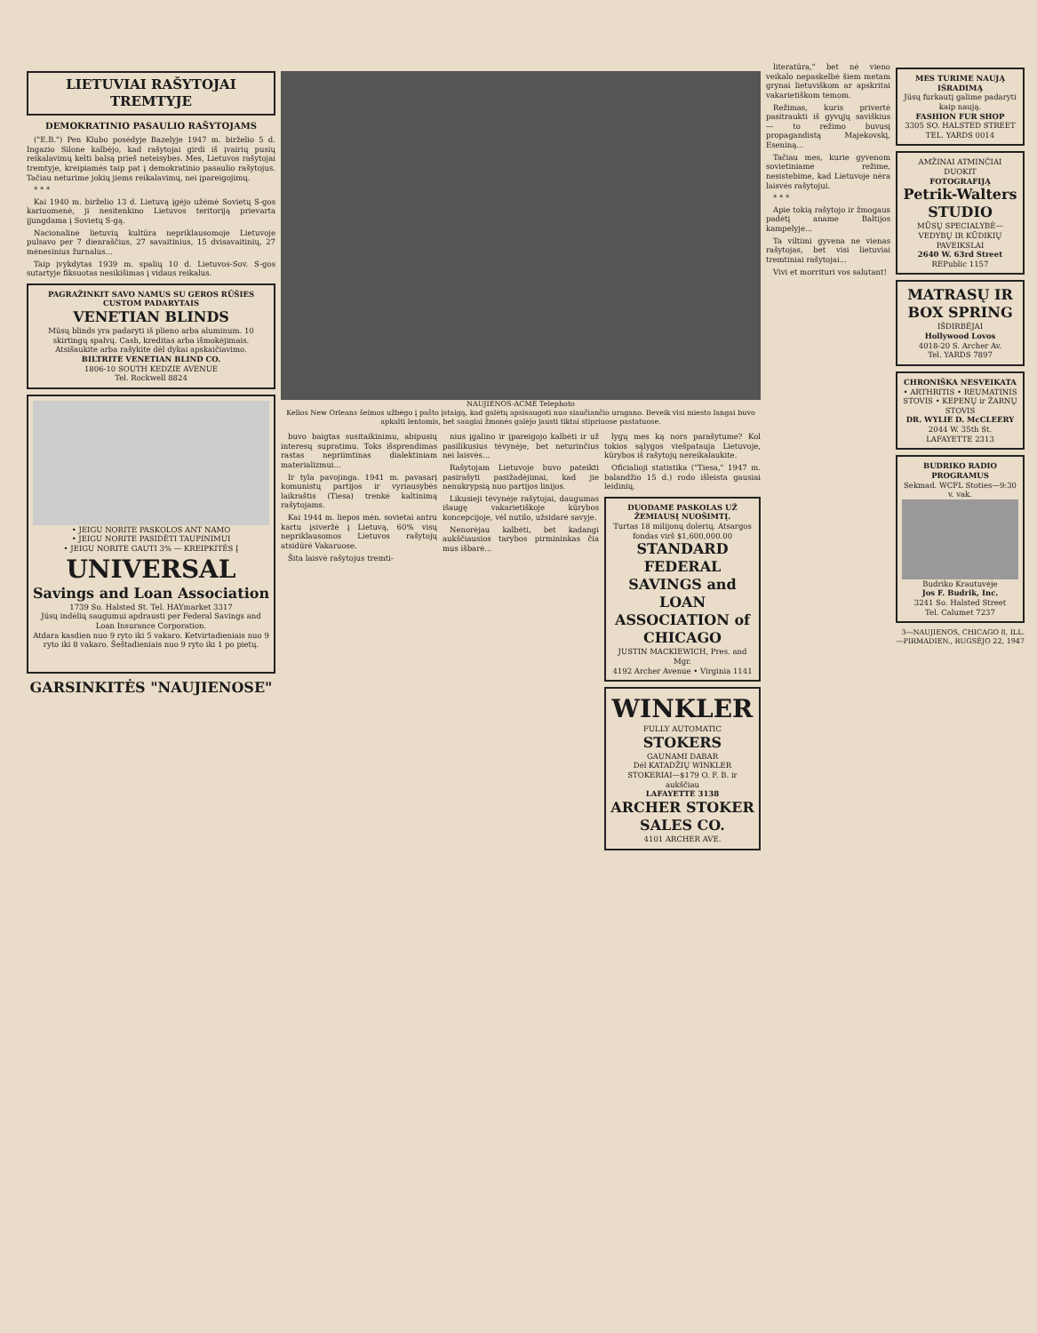LIETUVIAI RAŠYTOJAI TREMTYJE
DEMOKRATINIO PASAULIO RAŠYTOJAMS
("E.B.") Pen Klubo posėdyje Bazelyje 1947 m. birželio 5 d. Ingazio Silone kalbėjo, kad rašytojai girdi iš įvairių pusių reikalavimų kelti balsą prieš neteisybes. Mes, Lietuvos rašytojai tremtyje, kreipiamės taip pat į demokratinio pasaulio rašytojus. Tačiau neturime jokių jiems reikalavimų, nei įpareigojimų.
* * *
Kai 1940 m. birželio 13 d. Lietuvą įgėjo užėmė Sovietų S-gos kariuomenė, ji nesitenkino Lietuvos teritoriją prievarta įjungdama į Sovietų S-gą.
Nacionalinė lietuvių kultūra nepriklausomoje Lietuvoje pulsavo per 7 dienraščius, 27 savaitinius, 15 dvisavaitinių, 27 mėnesinius žurnalus...
Taip įvykdytas 1939 m. spalių 10 d. Lietuvos-Sov. S-gos sutartyje fiksuotas nesikišimas į vidaus reikalus.
PAGRAŽINKIT SAVO NAMUS SU GEROS RŪŠIES CUSTOM PADARYTAIS
VENETIAN BLINDS
Mūsų blinds yra padaryti iš plieno arba aluminum. 10 skirtingų spalvų. Cash, kreditas arba išmokėjimais. Atsišaukite arba rašykite dėl dykai apskaičiavimo.
BILTRITE VENETIAN BLIND CO.
1806-10 SOUTH KEDZIE AVENUE
Tel. Rockwell 8824
• JEIGU NORITE PASKOLOS ANT NAMO
• JEIGU NORITE PASIDĖTI TAUPINIMUI
• JEIGU NORITE GAUTI 3% — KREIPKITĖS Į
UNIVERSAL
Savings and Loan Association
1739 So. Halsted St. Tel. HAYmarket 3317
Jūsų indėlių saugumui apdrausti per Federal Savings and Loan Insurance Corporation.
Atdara kasdien nuo 9 ryto iki 5 vakaro. Ketvirtadieniais nuo 9 ryto iki 8 vakaro. Šeštadieniais nuo 9 ryto iki 1 po pietų.
GARSINKITĖS "NAUJIENOSE"
NAUJIENOS-ACME Telephoto
Kelios New Orleans šeimos užbėgo į pašto įstaigą, kad galėtų apsisaugoti nuo siaučiančio uragano. Beveik visi miesto langai buvo apkalti lentomis, bet saugiai žmonės galėjo jausti tiktai stipriuose pastatuose.
buvo baigtas susitaikinimu, abipusių interesų supratimu. Toks išsprendimas rastas nepriimtinas dialektiniam materializmui...
Ir tyla pavojinga. 1941 m. pavasarį komunistų partijos ir vyriausybės laikraštis (Tiesa) trenkė kaltinimą rašytojams.
Kai 1944 m. liepos mėn. sovietai antru kartu įsiveržė į Lietuvą, 60% visų nepriklausomos Lietuvos rašytojų atsidūrė Vakaruose.
Šita laisvė rašytojus tremti-
nius įgalino ir įpareigojo kalbėti ir už pasilikusius tėvynėje, bet neturinčius nei laisvės...
Rašytojam Lietuvoje buvo pateikti pasirašyti pasižadėjimai, kad jie nenukrypsią nuo partijos linijos.
Likusieji tėvynėje rašytojai, daugumas išaugę vakarietiškoje kūrybos koncepcijoje, vėl nutilo, užsidarė savyje.
Nenorėjau kalbėti, bet kadangi aukščiausios tarybos pirmininkas čia mus išbarė...
lygų mes ką nors parašytume? Kol tokios sąlygos viešpatauja Lietuvoje, kūrybos iš rašytojų nereikalaukite.
Oficialioji statistika ("Tiesa," 1947 m. balandžio 15 d.) rodo išleista gausiai leidinių.
DUODAME PASKOLAS UŽ ŽEMIAUSĮ NUOŠIMTĮ.
Turtas 18 milijonų dolerių. Atsargos fondas virš $1,600,000.00
STANDARD FEDERAL SAVINGS and LOAN ASSOCIATION of CHICAGO
JUSTIN MACKIEWICH, Pres. and Mgr.
4192 Archer Avenue • Virginia 1141
WINKLER
FULLY AUTOMATIC
STOKERS
GAUNAMI DABAR
Dėl KATADŽIŲ WINKLER STOKERIAI—$179 O. F. B. ir aukščiau
LAFAYETTE 3138
ARCHER STOKER SALES CO.
4101 ARCHER AVE.
literatūra," bet nė vieno veikalo nepaskelbė šiem metam grynai lietuviškom ar apskritai vakarietiškom temom.
Režimas, kuris privertė pasitraukti iš gyvųjų saviškius — to režimo buvusį propagandistą Majekovskį, Eseniną...
Tačiau mes, kurie gyvenom sovietiniame režime, nesistebime, kad Lietuvoje nėra laisvės rašytojui.
* * *
Apie tokią rašytojo ir žmogaus padėtį aname Baltijos kampelyje...
Ta viltimi gyvena ne vienas rašytojas, bet visi lietuviai tremtiniai rašytojai...
Vivi et morrituri vos salutant!
MES TURIME NAUJĄ IŠRADIMĄ
Jūsų furkautį galime padaryti kaip naują.
FASHION FUR SHOP
3305 SO. HALSTED STREET
TEL. YARDS 0014
AMŽINAI ATMINČIAI DUOKIT
FOTOGRAFIJĄ
Petrik-Walters STUDIO
MŪSŲ SPECIALYBĖ— VEDYBŲ IR KŪDIKIŲ PAVEIKSLAI
2640 W. 63rd Street
REPublic 1157
MATRASŲ IR BOX SPRING
IŠDIRBĖJAI
Hollywood Lovos
4018-20 S. Archer Av.
Tel. YARDS 7897
CHRONIŠKA NESVEIKATA
• ARTHRITIS • REUMATINIS STOVIS • KEPENŲ ir ŽARNŲ STOVIS
DR. WYLIE D. McCLEERY
2044 W. 35th St.
LAFAYETTE 2313
BUDRIKO RADIO PROGRAMUS
Sekmad. WCFL Stoties—9:30 v. vak.
Budriko Krautuvėje
Jos F. Budrik, Inc.
3241 So. Halsted Street
Tel. Calumet 7237
3—NAUJIENOS, CHICAGO 8, ILL.—PIRMADIEN., RUGSĖJO 22, 1947